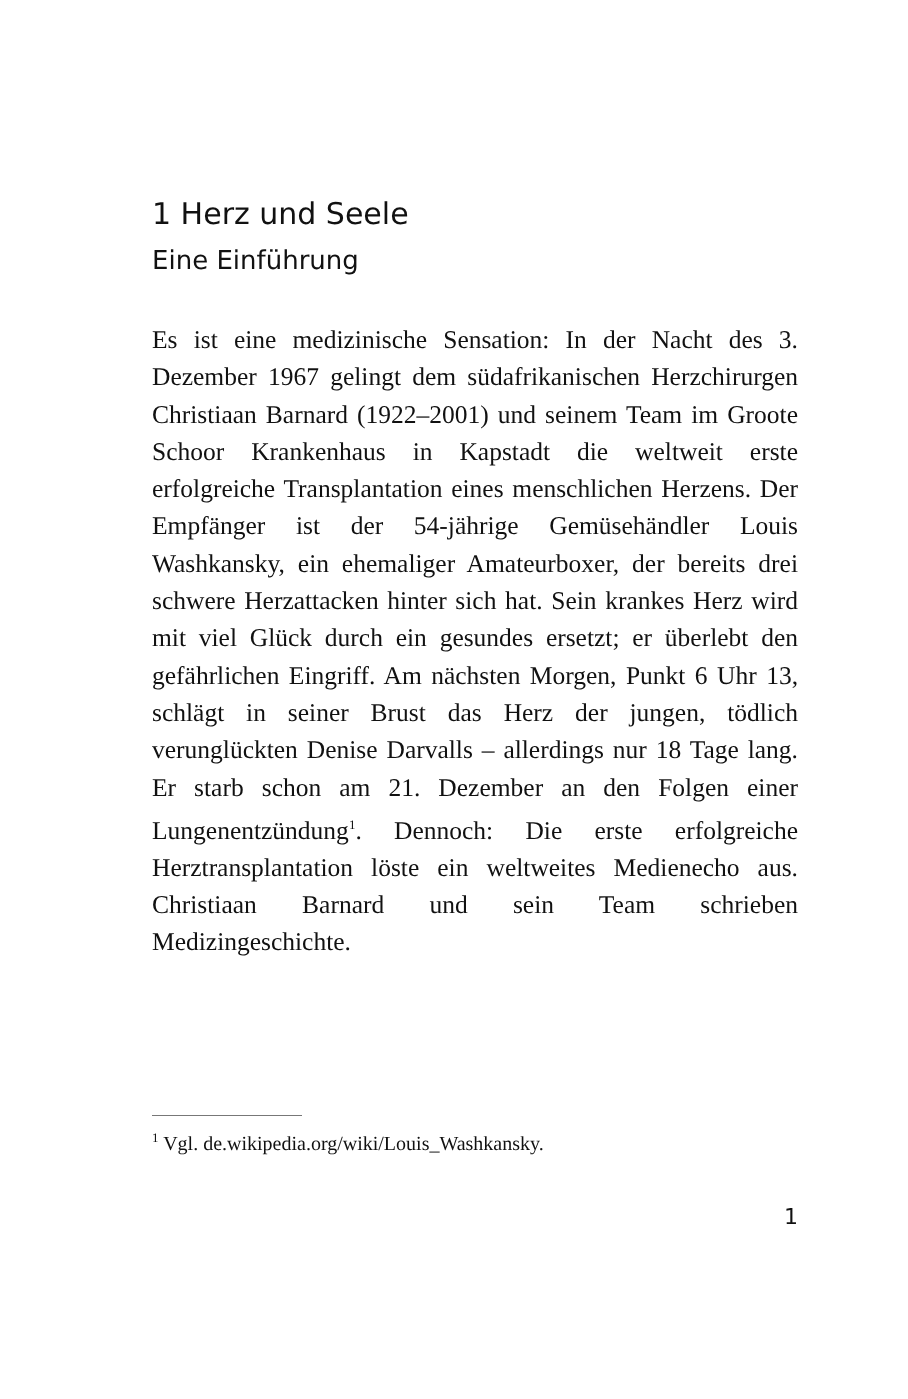1 Herz und Seele
Eine Einführung
Es ist eine medizinische Sensation: In der Nacht des 3. Dezember 1967 gelingt dem südafrikanischen Herzchirurgen Christiaan Barnard (1922–2001) und seinem Team im Groote Schoor Krankenhaus in Kapstadt die weltweit erste erfolgreiche Transplantation eines menschlichen Herzens. Der Empfänger ist der 54-jährige Gemüsehändler Louis Washkansky, ein ehemaliger Amateurboxer, der bereits drei schwere Herzattacken hinter sich hat. Sein krankes Herz wird mit viel Glück durch ein gesundes ersetzt; er überlebt den gefährlichen Eingriff. Am nächsten Morgen, Punkt 6 Uhr 13, schlägt in seiner Brust das Herz der jungen, tödlich verunglückten Denise Darvalls – allerdings nur 18 Tage lang. Er starb schon am 21. Dezember an den Folgen einer Lungenentzündung<sup>1</sup>. Dennoch: Die erste erfolgreiche Herztransplantation löste ein weltweites Medienecho aus. Christiaan Barnard und sein Team schrieben Medizingeschichte.
<sup>1</sup> Vgl. de.wikipedia.org/wiki/Louis_Washkansky.
1